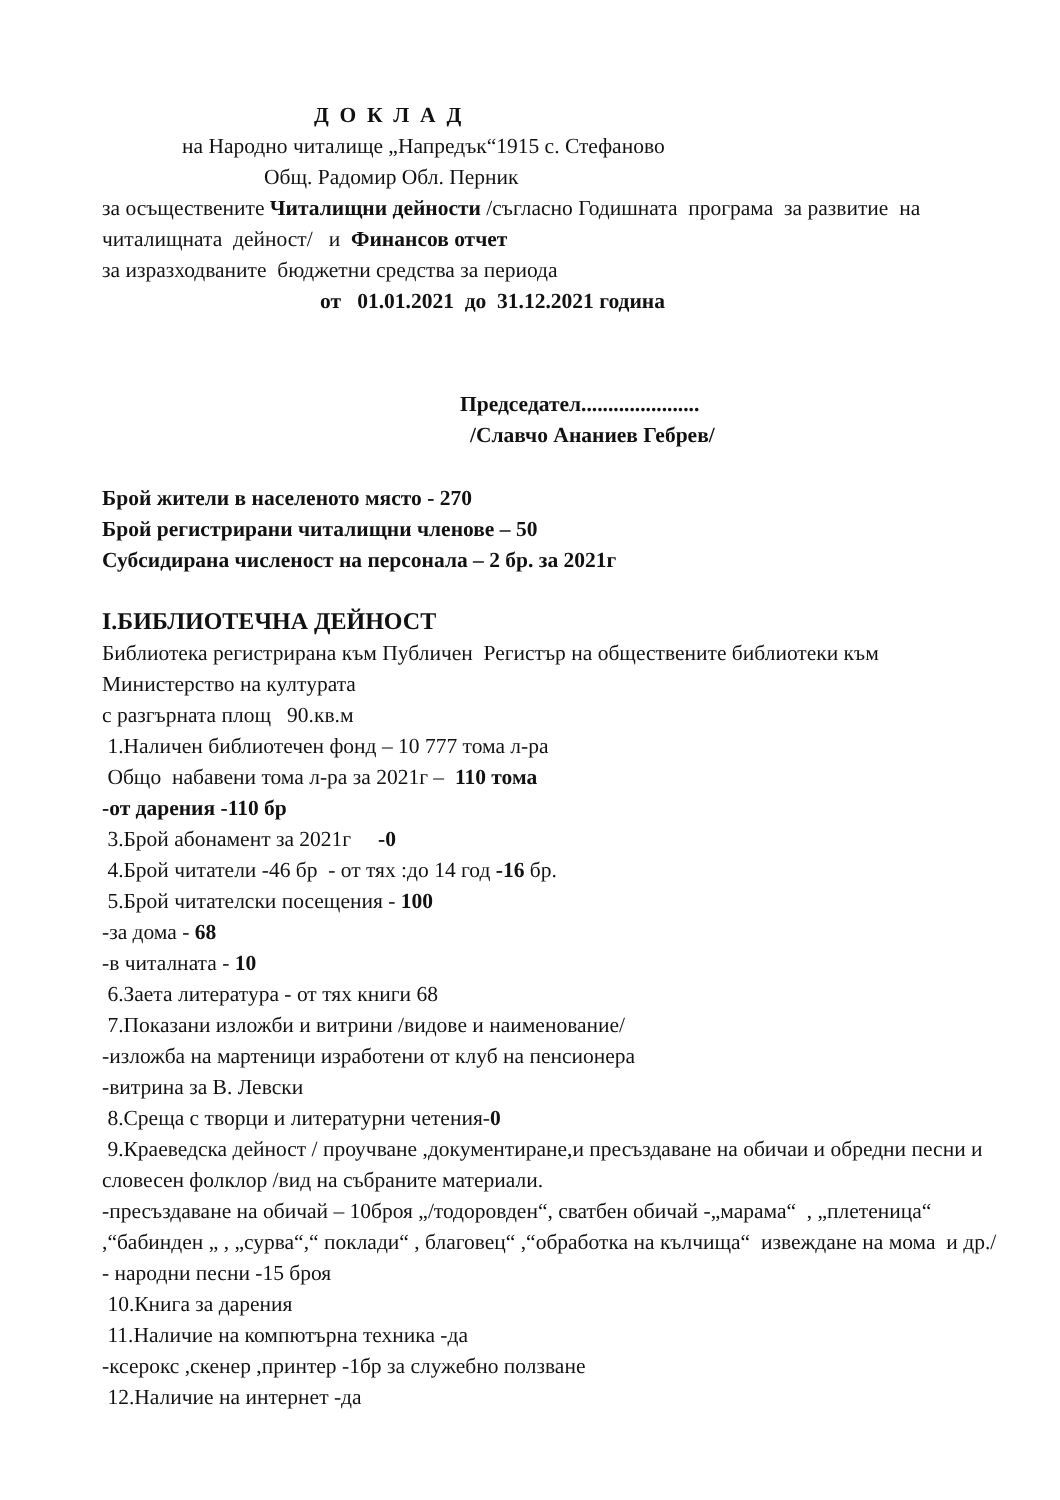Д О К Л А Д
на Народно читалище „Напредък“1915 с. Стефаново
Общ. Радомир Обл. Перник
за осъществените Читалищни дейности /съгласно Годишната програма за развитие на читалищната дейност/ и Финансов отчет
за изразходваните бюджетни средства за периода
от 01.01.2021 до 31.12.2021 година
Председател......................
/Славчо Ананиев Гебрев/
Брой жители в населеното място - 270
Брой регистрирани читалищни членове – 50
Субсидирана численост на персонала – 2 бр. за 2021г
I.БИБЛИОТЕЧНА ДЕЙНОСТ
Библиотека регистрирана към Публичен Регистър на обществените библиотеки към Министерство на културата
с разгърната площ 90.кв.м
1.Наличен библиотечен фонд – 10 777 тома л-ра
Общо набавени тома л-ра за 2021г – 110 тома
-от дарения -110 бр
3.Брой абонамент за 2021г -0
4.Брой читатели -46 бр - от тях :до 14 год -16 бр.
5.Брой читателски посещения - 100
-за дома - 68
-в читалната - 10
6.Заета литература - от тях книги 68
7.Показани изложби и витрини /видове и наименование/
-изложба на мартеници изработени от клуб на пенсионера
-витрина за В. Левски
8.Среща с творци и литературни четения-0
9.Краеведска дейност / проучване ,документиране,и пресъздаване на обичаи и обредни песни и словесен фолклор /вид на събраните материали.
-пресъздаване на обичай – 10броя „/тодоровден“, сватбен обичай -„марама“ , „плетеница“ ,“бабинден „ , „сурва“,“ поклади“ , благовец“ ,“обработка на кълчища“ извеждане на мома и др./
- народни песни -15 броя
10.Книга за дарения
11.Наличие на компютърна техника -да
-ксерокс ,скенер ,принтер -1бр за служебно ползване
12.Наличие на интернет -да